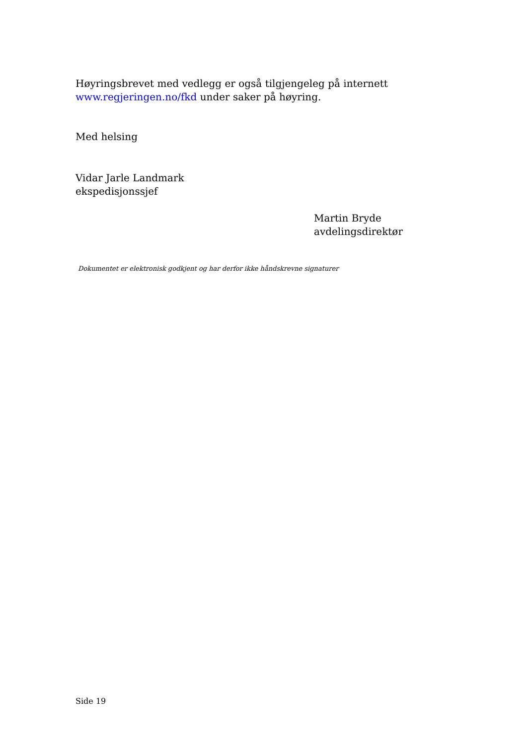Høyringsbrevet med vedlegg er også tilgjengeleg på internett www.regjeringen.no/fkd under saker på høyring.
Med helsing
Vidar Jarle Landmark
ekspedisjonssjef
Martin Bryde
avdelingsdirektør
Dokumentet er elektronisk godkjent og har derfor ikke håndskrevne signaturer
Side 19